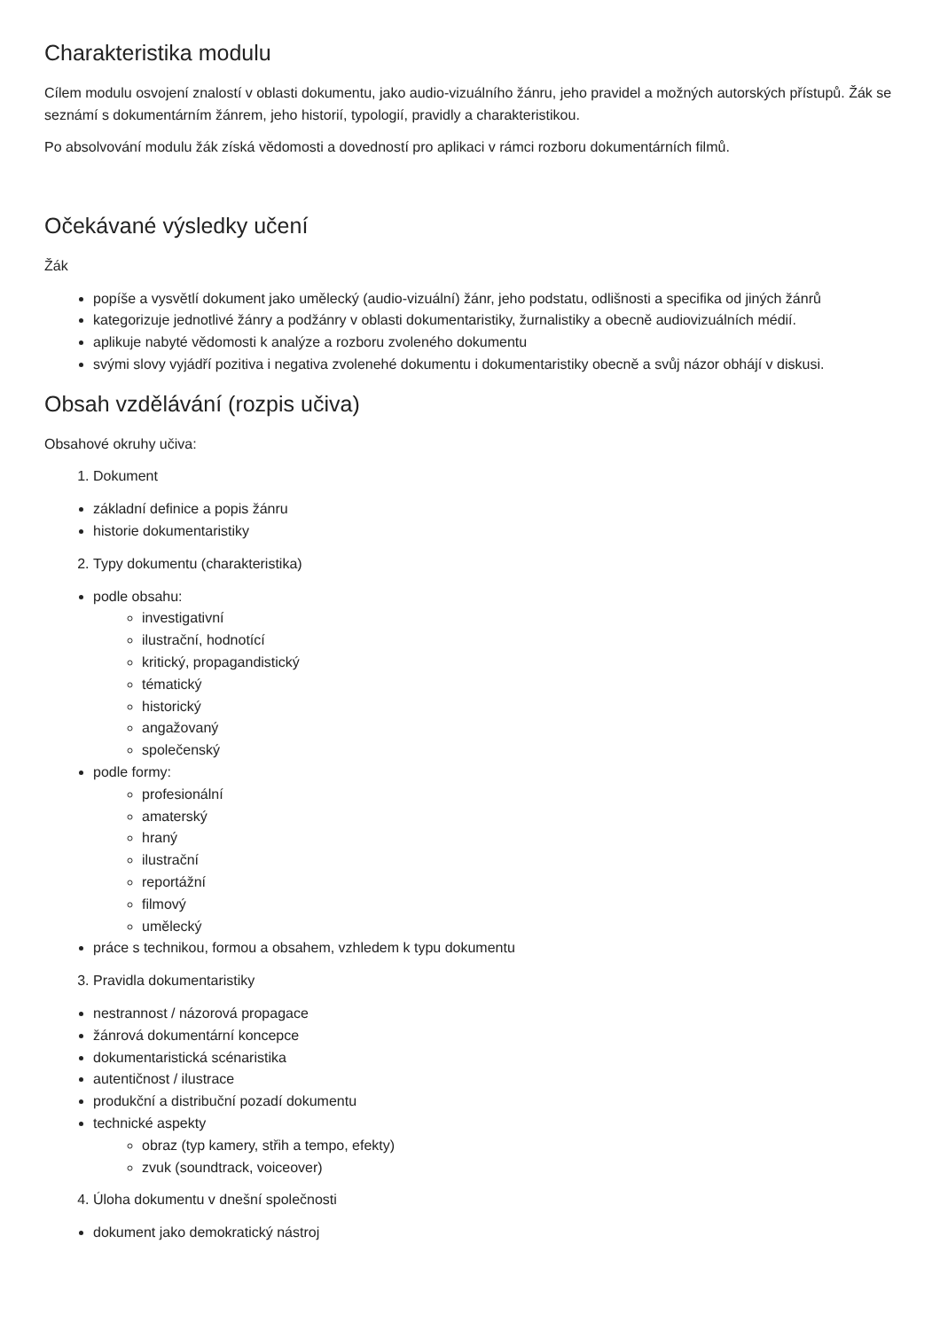Charakteristika modulu
Cílem modulu osvojení znalostí v oblasti dokumentu, jako audio-vizuálního žánru, jeho pravidel a možných autorských přístupů. Žák se seznámí s dokumentárním žánrem, jeho historií, typologií, pravidly a charakteristikou.
Po absolvování modulu žák získá vědomosti a dovedností pro aplikaci v rámci rozboru dokumentárních filmů.
Očekávané výsledky učení
Žák
popíše a vysvětlí dokument jako umělecký (audio-vizuální) žánr, jeho podstatu, odlišnosti a specifika od jiných žánrů
kategorizuje jednotlivé žánry a podžánry v oblasti dokumentaristiky, žurnalistiky a obecně audiovizuálních médií.
aplikuje nabyté vědomosti k analýze a rozboru zvoleného dokumentu
svými slovy vyjádří pozitiva i negativa zvolenehé dokumentu i dokumentaristiky obecně a svůj názor obhájí v diskusi.
Obsah vzdělávání (rozpis učiva)
Obsahové okruhy učiva:
1. Dokument
základní definice a popis žánru
historie dokumentaristiky
2. Typy dokumentu (charakteristika)
podle obsahu:
investigativní
ilustrační, hodnotící
kritický, propagandistický
tématický
historický
angažovaný
společenský
podle formy:
profesionální
amaterský
hraný
ilustrační
reportážní
filmový
umělecký
práce s technikou, formou a obsahem, vzhledem k typu dokumentu
3. Pravidla dokumentaristiky
nestrannost / názorová propagace
žánrová dokumentární koncepce
dokumentaristická scénaristika
autentičnost / ilustrace
produkční a distribuční pozadí dokumentu
technické aspekty
obraz (typ kamery, střih a tempo, efekty)
zvuk (soundtrack, voiceover)
4. Úloha dokumentu v dnešní společnosti
dokument jako demokratický nástroj